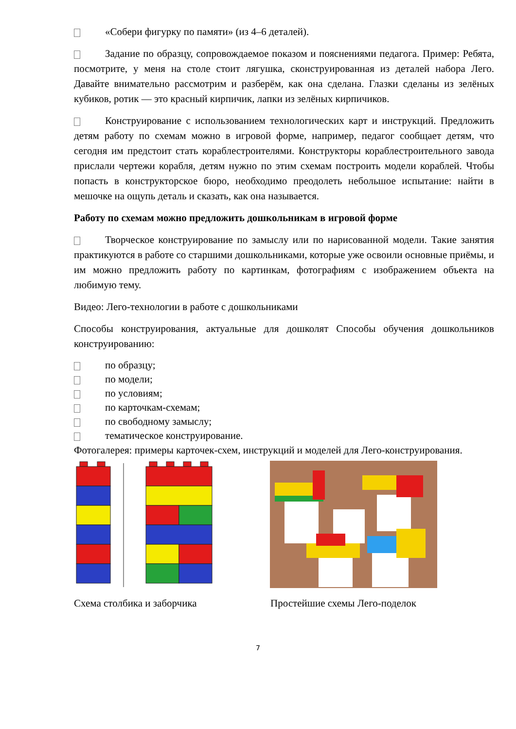«Собери фигурку по памяти» (из 4–6 деталей).
Задание по образцу, сопровождаемое показом и пояснениями педагога. Пример: Ребята, посмотрите, у меня на столе стоит лягушка, сконструированная из деталей набора Лего. Давайте внимательно рассмотрим и разберём, как она сделана. Глазки сделаны из зелёных кубиков, ротик — это красный кирпичик, лапки из зелёных кирпичиков.
Конструирование с использованием технологических карт и инструкций. Предложить детям работу по схемам можно в игровой форме, например, педагог сообщает детям, что сегодня им предстоит стать кораблестроителями. Конструкторы кораблестроительного завода прислали чертежи корабля, детям нужно по этим схемам построить модели кораблей. Чтобы попасть в конструкторское бюро, необходимо преодолеть небольшое испытание: найти в мешочке на ощупь деталь и сказать, как она называется.
Работу по схемам можно предложить дошкольникам в игровой форме
Творческое конструирование по замыслу или по нарисованной модели. Такие занятия практикуются в работе со старшими дошкольниками, которые уже освоили основные приёмы, и им можно предложить работу по картинкам, фотографиям с изображением объекта на любимую тему.
Видео: Лего-технологии в работе с дошкольниками
Способы конструирования, актуальные для дошколят Способы обучения дошкольников конструированию:
по образцу;
по модели;
по условиям;
по карточкам-схемам;
по свободному замыслу;
тематическое конструирование.
Фотогалерея: примеры карточек-схем, инструкций и моделей для Лего-конструирования.
Схема столбика и заборчика Простейшие схемы Лего-поделок
7